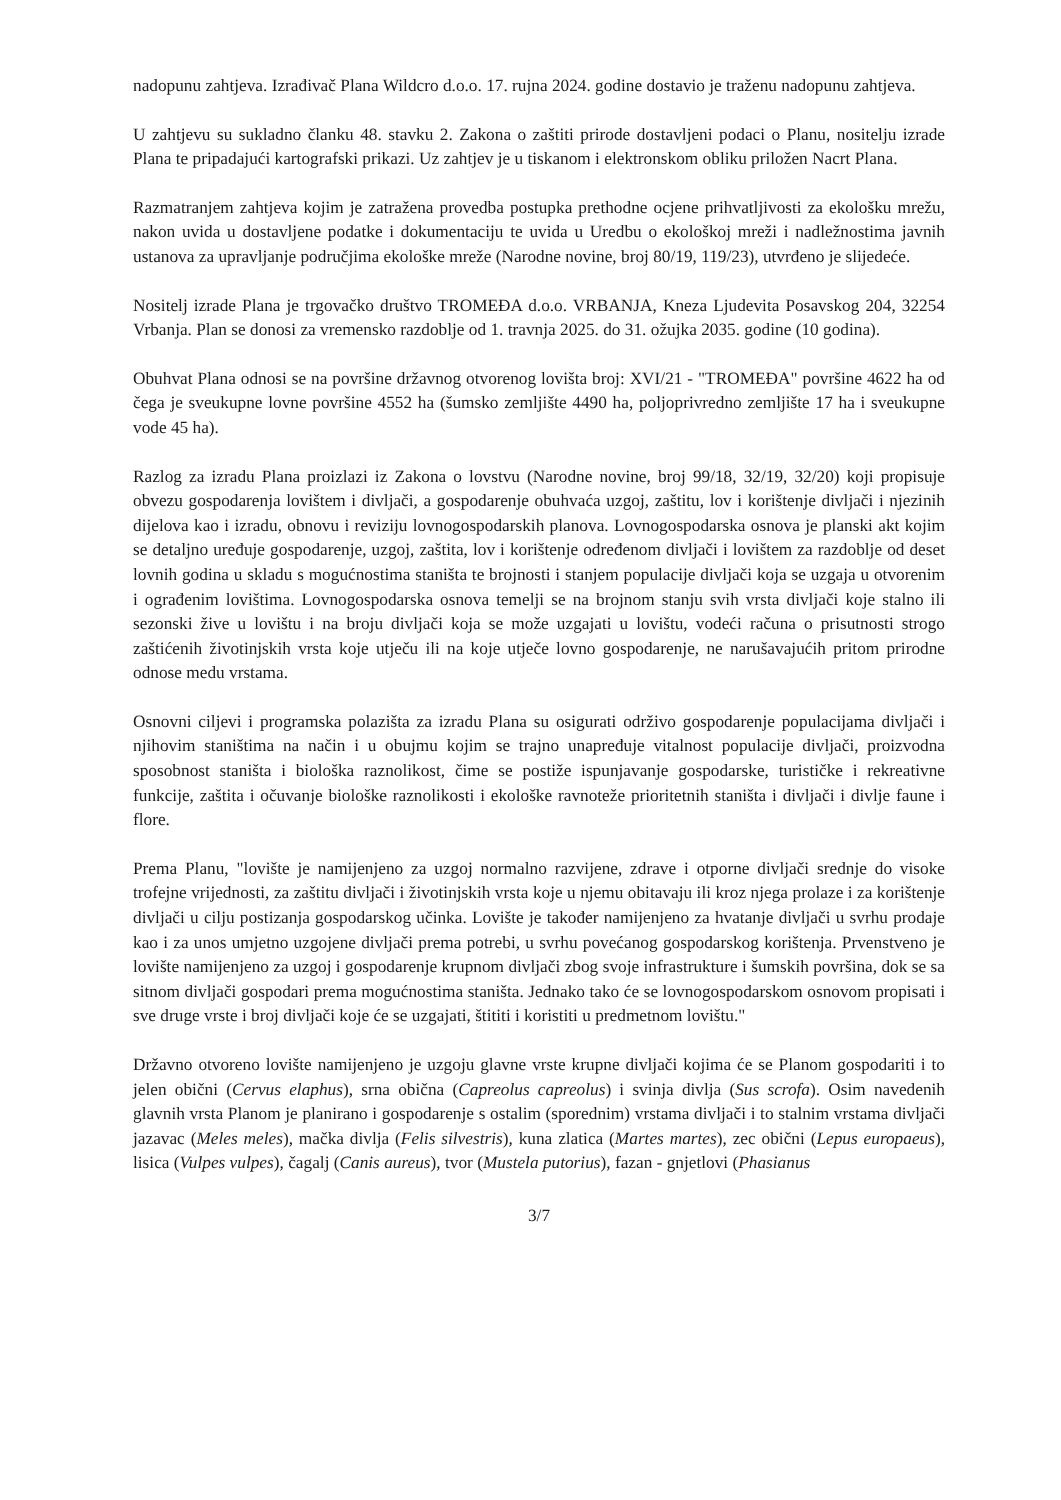nadopunu zahtjeva. Izrađivač Plana Wildcro d.o.o. 17. rujna 2024. godine dostavio je traženu nadopunu zahtjeva.
U zahtjevu su sukladno članku 48. stavku 2. Zakona o zaštiti prirode dostavljeni podaci o Planu, nositelju izrade Plana te pripadajući kartografski prikazi. Uz zahtjev je u tiskanom i elektronskom obliku priložen Nacrt Plana.
Razmatranjem zahtjeva kojim je zatražena provedba postupka prethodne ocjene prihvatljivosti za ekološku mrežu, nakon uvida u dostavljene podatke i dokumentaciju te uvida u Uredbu o ekološkoj mreži i nadležnostima javnih ustanova za upravljanje područjima ekološke mreže (Narodne novine, broj 80/19, 119/23), utvrđeno je slijedeće.
Nositelj izrade Plana je trgovačko društvo TROMEĐA d.o.o. VRBANJA, Kneza Ljudevita Posavskog 204, 32254 Vrbanja. Plan se donosi za vremensko razdoblje od 1. travnja 2025. do 31. ožujka 2035. godine (10 godina).
Obuhvat Plana odnosi se na površine državnog otvorenog lovišta broj: XVI/21 - "TROMEĐA" površine 4622 ha od čega je sveukupne lovne površine 4552 ha (šumsko zemljište 4490 ha, poljoprivredno zemljište 17 ha i sveukupne vode 45 ha).
Razlog za izradu Plana proizlazi iz Zakona o lovstvu (Narodne novine, broj 99/18, 32/19, 32/20) koji propisuje obvezu gospodarenja lovištem i divljači, a gospodarenje obuhvaća uzgoj, zaštitu, lov i korištenje divljači i njezinih dijelova kao i izradu, obnovu i reviziju lovnogospodarskih planova. Lovnogospodarska osnova je planski akt kojim se detaljno uređuje gospodarenje, uzgoj, zaštita, lov i korištenje određenom divljači i lovištem za razdoblje od deset lovnih godina u skladu s mogućnostima staništa te brojnosti i stanjem populacije divljači koja se uzgaja u otvorenim i ograđenim lovištima. Lovnogospodarska osnova temelji se na brojnom stanju svih vrsta divljači koje stalno ili sezonski žive u lovištu i na broju divljači koja se može uzgajati u lovištu, vodeći računa o prisutnosti strogo zaštićenih životinjskih vrsta koje utječu ili na koje utječe lovno gospodarenje, ne narušavajućih pritom prirodne odnose medu vrstama.
Osnovni ciljevi i programska polazišta za izradu Plana su osigurati održivo gospodarenje populacijama divljači i njihovim staništima na način i u obujmu kojim se trajno unapređuje vitalnost populacije divljači, proizvodna sposobnost staništa i biološka raznolikost, čime se postiže ispunjavanje gospodarske, turističke i rekreativne funkcije, zaštita i očuvanje biološke raznolikosti i ekološke ravnoteže prioritetnih staništa i divljači i divlje faune i flore.
Prema Planu, "lovište je namijenjeno za uzgoj normalno razvijene, zdrave i otporne divljači srednje do visoke trofejne vrijednosti, za zaštitu divljači i životinjskih vrsta koje u njemu obitavaju ili kroz njega prolaze i za korištenje divljači u cilju postizanja gospodarskog učinka. Lovište je također namijenjeno za hvatanje divljači u svrhu prodaje kao i za unos umjetno uzgojene divljači prema potrebi, u svrhu povećanog gospodarskog korištenja. Prvenstveno je lovište namijenjeno za uzgoj i gospodarenje krupnom divljači zbog svoje infrastrukture i šumskih površina, dok se sa sitnom divljači gospodari prema mogućnostima staništa. Jednako tako će se lovnogospodarskom osnovom propisati i sve druge vrste i broj divljači koje će se uzgajati, štititi i koristiti u predmetnom lovištu."
Državno otvoreno lovište namijenjeno je uzgoju glavne vrste krupne divljači kojima će se Planom gospodariti i to jelen obični (Cervus elaphus), srna obična (Capreolus capreolus) i svinja divlja (Sus scrofa). Osim navedenih glavnih vrsta Planom je planirano i gospodarenje s ostalim (sporednim) vrstama divljači i to stalnim vrstama divljači jazavac (Meles meles), mačka divlja (Felis silvestris), kuna zlatica (Martes martes), zec obični (Lepus europaeus), lisica (Vulpes vulpes), čagalj (Canis aureus), tvor (Mustela putorius), fazan - gnjetlovi (Phasianus
3/7